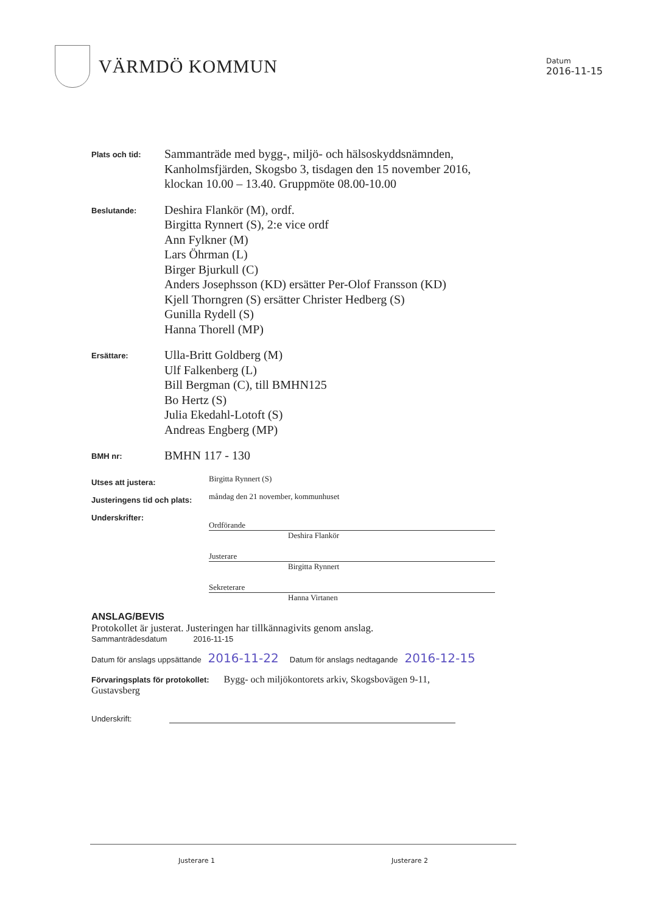VÄRMDÖ KOMMUN
Datum
2016-11-15
Plats och tid:
Sammanträde med bygg-, miljö- och hälsoskyddsnämnden,
Kanholmsfjärden, Skogsbo 3, tisdagen den 15 november 2016,
klockan 10.00 – 13.40. Gruppmöte 08.00-10.00
Beslutande:
Deshira Flankör (M), ordf.
Birgitta Rynnert (S), 2:e vice ordf
Ann Fylkner (M)
Lars Öhrman (L)
Birger Bjurkull (C)
Anders Josephsson (KD) ersätter Per-Olof Fransson (KD)
Kjell Thorngren (S) ersätter Christer Hedberg (S)
Gunilla Rydell (S)
Hanna Thorell (MP)
Ersättare:
Ulla-Britt Goldberg (M)
Ulf Falkenberg (L)
Bill Bergman (C), till BMHN125
Bo Hertz (S)
Julia Ekedahl-Lotoft (S)
Andreas Engberg (MP)
BMH nr:
BMHN 117 - 130
Utses att justera:
Birgitta Rynnert (S)
Justeringens tid och plats:
måndag den 21 november, kommunhuset
Underskrifter:
Ordförande
Deshira Flankör
Justerare
Birgitta Rynnert
Sekreterare
Hanna Virtanen
ANSLAG/BEVIS
Protokollet är justerat. Justeringen har tillkännagivits genom anslag.
Sammanträdesdatum 2016-11-15
Datum för anslags uppsättande 2016-11-22 Datum för anslags nedtagande 2016-12-15
Förvaringsplats för protokollet: Bygg- och miljökontorets arkiv, Skogsbovägen 9-11,
Gustavsberg
Underskrift:
Justerare 1 Justerare 2